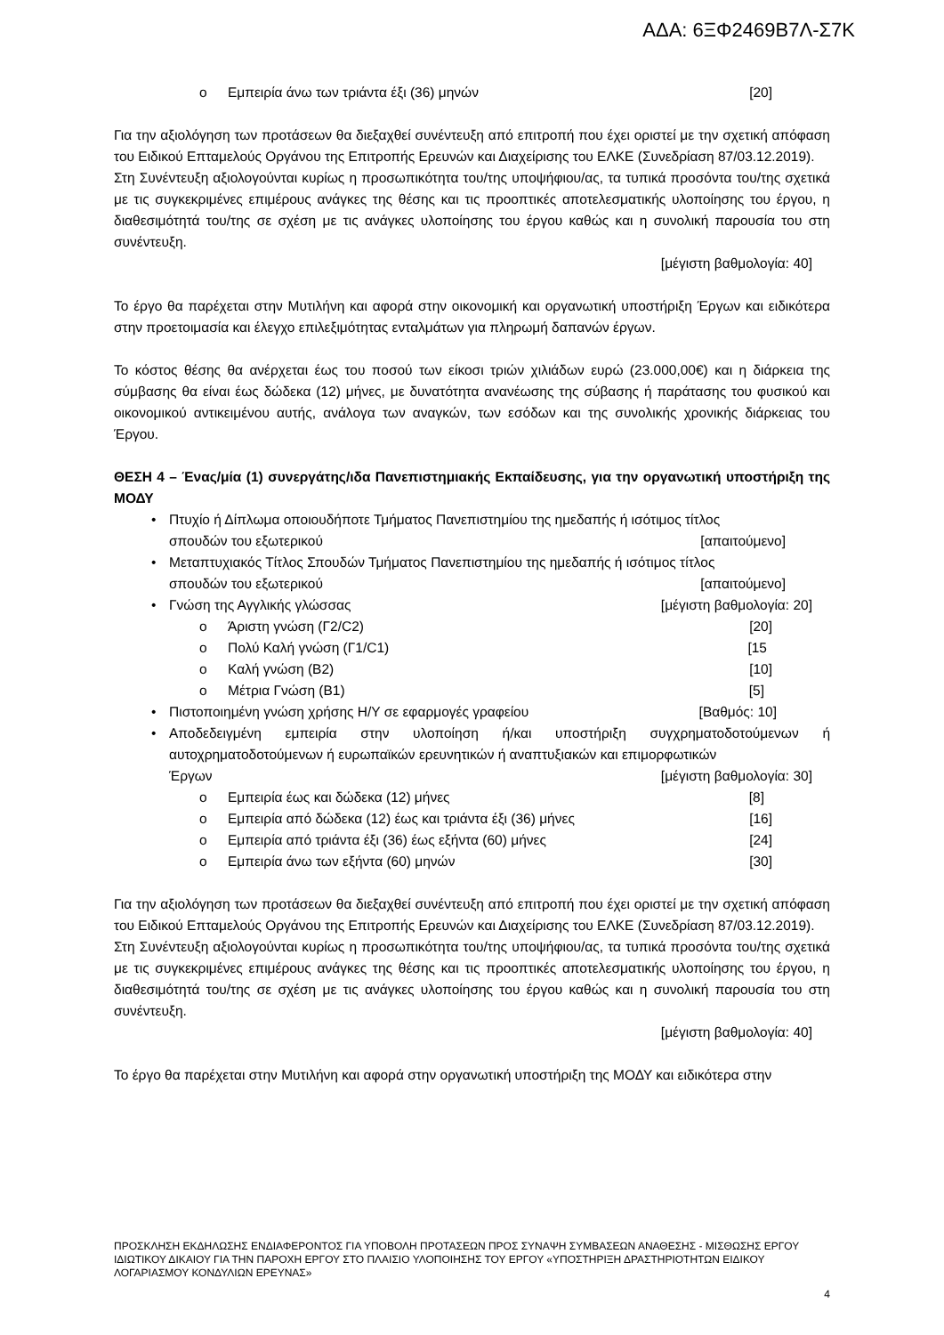ΑΔΑ: 6ΞΦ2469Β7Λ-Σ7Κ
o Εμπειρία άνω των τριάντα έξι (36) μηνών [20]
Για την αξιολόγηση των προτάσεων θα διεξαχθεί συνέντευξη από επιτροπή που έχει οριστεί με την σχετική απόφαση του Ειδικού Επταμελούς Οργάνου της Επιτροπής Ερευνών και Διαχείρισης του ΕΛΚΕ (Συνεδρίαση 87/03.12.2019).
Στη Συνέντευξη αξιολογούνται κυρίως η προσωπικότητα του/της υποψήφιου/ας, τα τυπικά προσόντα του/της σχετικά με τις συγκεκριμένες επιμέρους ανάγκες της θέσης και τις προοπτικές αποτελεσματικής υλοποίησης του έργου, η διαθεσιμότητά του/της σε σχέση με τις ανάγκες υλοποίησης του έργου καθώς και η συνολική παρουσία του στη συνέντευξη.
[μέγιστη βαθμολογία: 40]
Το έργο θα παρέχεται στην Μυτιλήνη και αφορά στην οικονομική και οργανωτική υποστήριξη Έργων και ειδικότερα στην προετοιμασία και έλεγχο επιλεξιμότητας ενταλμάτων για πληρωμή δαπανών έργων.
Το κόστος θέσης θα ανέρχεται έως του ποσού των είκοσι τριών χιλιάδων ευρώ (23.000,00€) και η διάρκεια της σύμβασης θα είναι έως δώδεκα (12) μήνες, με δυνατότητα ανανέωσης της σύβασης ή παράτασης του φυσικού και οικονομικού αντικειμένου αυτής, ανάλογα των αναγκών, των εσόδων και της συνολικής χρονικής διάρκειας του Έργου.
ΘΕΣΗ 4 – Ένας/μία (1) συνεργάτης/ιδα Πανεπιστημιακής Εκπαίδευσης, για την οργανωτική υποστήριξη της ΜΟΔΥ
•
Πτυχίο ή Δίπλωμα οποιουδήποτε Τμήματος Πανεπιστημίου της ημεδαπής ή ισότιμος τίτλος
σπουδών του εξωτερικού [απαιτούμενο]
•
Μεταπτυχιακός Τίτλος Σπουδών Τμήματος Πανεπιστημίου της ημεδαπής ή ισότιμος τίτλος
σπουδών του εξωτερικού [απαιτούμενο]
• Γνώση της Αγγλικής γλώσσας [μέγιστη βαθμολογία: 20]
o Άριστη γνώση (Γ2/C2) [20]
o Πολύ Καλή γνώση (Γ1/C1) [15
o Καλή γνώση (Β2) [10]
o Μέτρια Γνώση (Β1) [5]
• Πιστοποιημένη γνώση χρήσης Η/Υ σε εφαρμογές γραφείου [Βαθμός: 10]
•
Αποδεδειγμένη εμπειρία στην υλοποίηση ή/και υποστήριξη συγχρηματοδοτούμενων ή αυτοχρηματοδοτούμενων ή ευρωπαϊκών ερευνητικών ή αναπτυξιακών και επιμορφωτικών
Έργων [μέγιστη βαθμολογία: 30]
o Εμπειρία έως και δώδεκα (12) μήνες [8]
o Εμπειρία από δώδεκα (12) έως και τριάντα έξι (36) μήνες [16]
o Εμπειρία από τριάντα έξι (36) έως εξήντα (60) μήνες [24]
o Εμπειρία άνω των εξήντα (60) μηνών [30]
Για την αξιολόγηση των προτάσεων θα διεξαχθεί συνέντευξη από επιτροπή που έχει οριστεί με την σχετική απόφαση του Ειδικού Επταμελούς Οργάνου της Επιτροπής Ερευνών και Διαχείρισης του ΕΛΚΕ (Συνεδρίαση 87/03.12.2019).
Στη Συνέντευξη αξιολογούνται κυρίως η προσωπικότητα του/της υποψήφιου/ας, τα τυπικά προσόντα του/της σχετικά με τις συγκεκριμένες επιμέρους ανάγκες της θέσης και τις προοπτικές αποτελεσματικής υλοποίησης του έργου, η διαθεσιμότητά του/της σε σχέση με τις ανάγκες υλοποίησης του έργου καθώς και η συνολική παρουσία του στη συνέντευξη.
[μέγιστη βαθμολογία: 40]
Το έργο θα παρέχεται στην Μυτιλήνη και αφορά στην οργανωτική υποστήριξη της ΜΟΔΥ και ειδικότερα στην
ΠΡΟΣΚΛΗΣΗ ΕΚΔΗΛΩΣΗΣ ΕΝΔΙΑΦΕΡΟΝΤΟΣ ΓΙΑ ΥΠΟΒΟΛΗ ΠΡΟΤΑΣΕΩΝ ΠΡΟΣ ΣΥΝΑΨΗ ΣΥΜΒΑΣΕΩΝ ΑΝΑΘΕΣΗΣ - ΜΙΣΘΩΣΗΣ ΕΡΓΟΥ ΙΔΙΩΤΙΚΟΥ ΔΙΚΑΙΟΥ ΓΙΑ ΤΗΝ ΠΑΡΟΧΗ ΕΡΓΟΥ ΣΤΟ ΠΛΑΙΣΙΟ ΥΛΟΠΟΙΗΣΗΣ ΤΟΥ ΕΡΓΟΥ «ΥΠΟΣΤΗΡΙΞΗ ΔΡΑΣΤΗΡΙΟΤΗΤΩΝ ΕΙΔΙΚΟΥ ΛΟΓΑΡΙΑΣΜΟΥ ΚΟΝΔΥΛΙΩΝ ΕΡΕΥΝΑΣ»
4